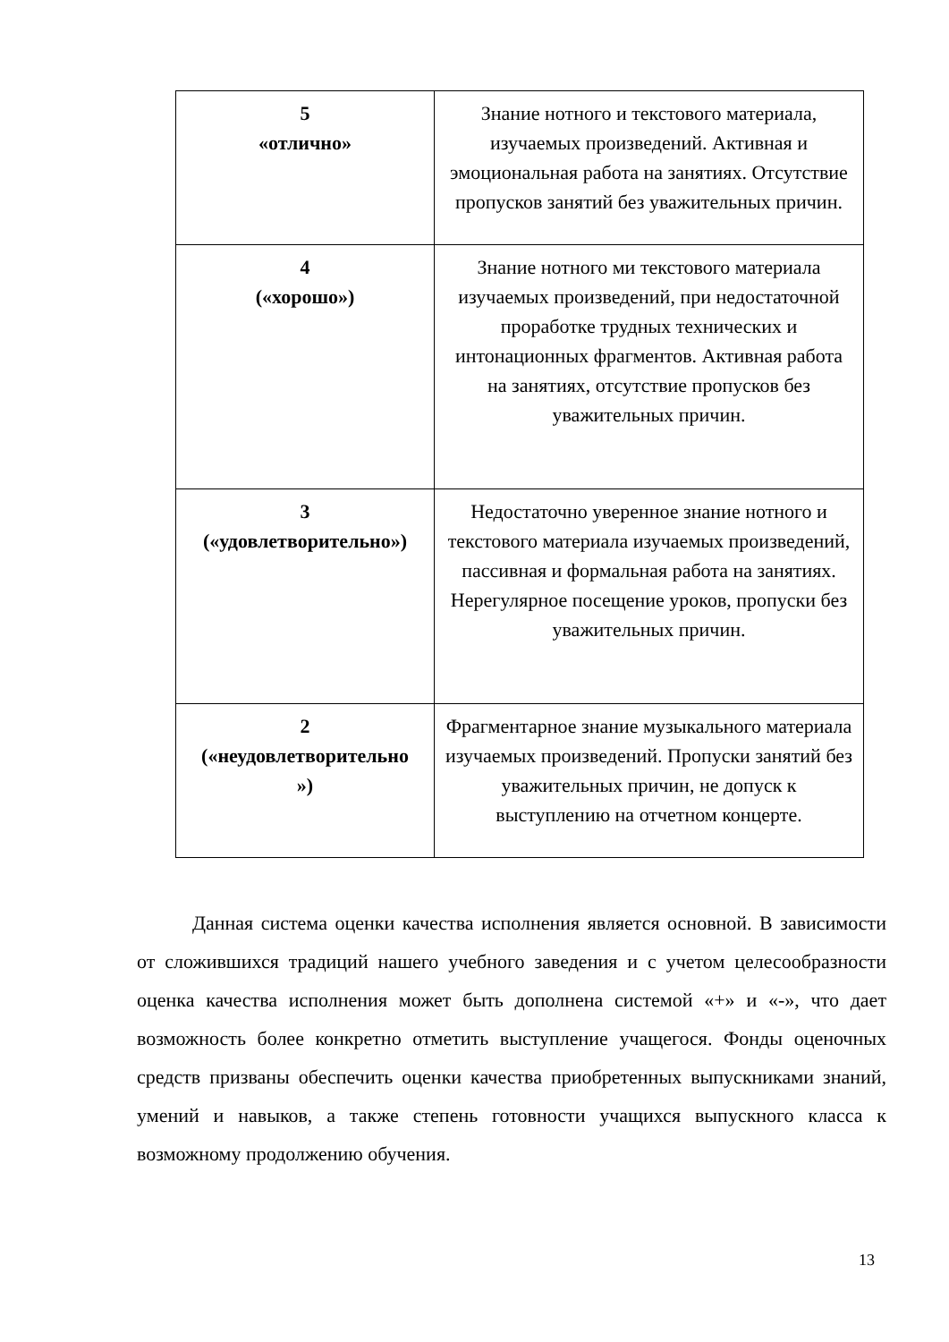| 5 «отлично» | Знание нотного и текстового материала, изучаемых произведений. Активная и эмоциональная работа на занятиях. Отсутствие пропусков занятий без уважительных причин. |
| 4 («хорошо») | Знание нотного ми текстового материала изучаемых произведений, при недостаточной проработке трудных технических и интонационных фрагментов. Активная работа на занятиях, отсутствие пропусков без уважительных причин. |
| 3 («удовлетворительно») | Недостаточно уверенное знание нотного и текстового материала изучаемых произведений, пассивная и формальная работа на занятиях. Нерегулярное посещение уроков, пропуски без уважительных причин. |
| 2 («неудовлетворительно ») | Фрагментарное знание музыкального материала изучаемых произведений. Пропуски занятий без уважительных причин, не допуск к выступлению на отчетном концерте. |
Данная система оценки качества исполнения является основной. В зависимости от сложившихся традиций нашего учебного заведения и с учетом целесообразности оценка качества исполнения может быть дополнена системой «+» и «-», что дает возможность более конкретно отметить выступление учащегося. Фонды оценочных средств призваны обеспечить оценки качества приобретенных выпускниками знаний, умений и навыков, а также степень готовности учащихся выпускного класса к возможному продолжению обучения.
13